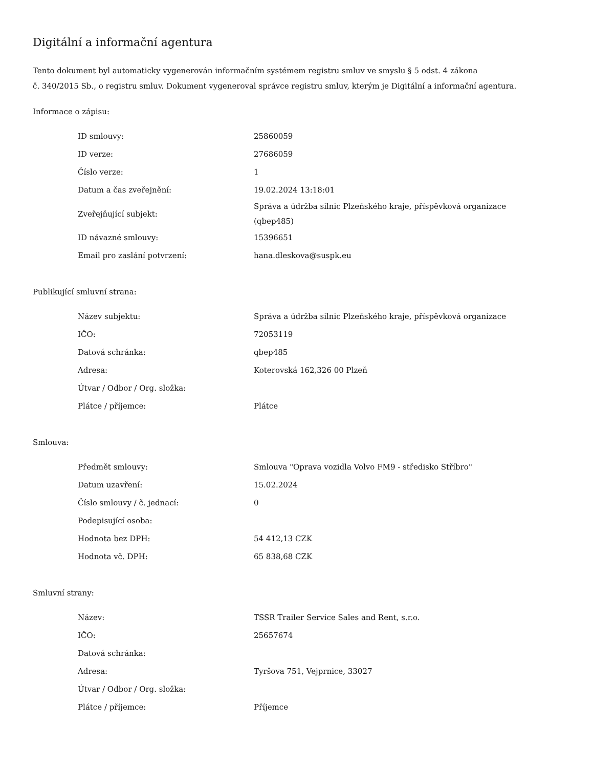Digitální a informační agentura
Tento dokument byl automaticky vygenerován informačním systémem registru smluv ve smyslu § 5 odst. 4 zákona
č. 340/2015 Sb., o registru smluv. Dokument vygeneroval správce registru smluv, kterým je Digitální a informační agentura.
Informace o zápisu:
| ID smlouvy: | 25860059 |
| ID verze: | 27686059 |
| Číslo verze: | 1 |
| Datum a čas zveřejnění: | 19.02.2024 13:18:01 |
| Zveřejňující subjekt: | Správa a údržba silnic Plzeňského kraje, příspěvková organizace (qbep485) |
| ID návazné smlouvy: | 15396651 |
| Email pro zaslání potvrzení: | hana.dleskova@suspk.eu |
Publikující smluvní strana:
| Název subjektu: | Správa a údržba silnic Plzeňského kraje, příspěvková organizace |
| IČO: | 72053119 |
| Datová schránka: | qbep485 |
| Adresa: | Koterovská 162,326 00 Plzeň |
| Útvar / Odbor / Org. složka: | |
| Plátce / příjemce: | Plátce |
Smlouva:
| Předmět smlouvy: | Smlouva "Oprava vozidla Volvo FM9 - středisko Stříbro" |
| Datum uzavření: | 15.02.2024 |
| Číslo smlouvy / č. jednací: | 0 |
| Podepisující osoba: | |
| Hodnota bez DPH: | 54 412,13 CZK |
| Hodnota vč. DPH: | 65 838,68 CZK |
Smluvní strany:
| Název: | TSSR Trailer Service Sales and Rent, s.r.o. |
| IČO: | 25657674 |
| Datová schránka: | |
| Adresa: | Tyršova 751, Vejprnice, 33027 |
| Útvar / Odbor / Org. složka: | |
| Plátce / příjemce: | Příjemce |